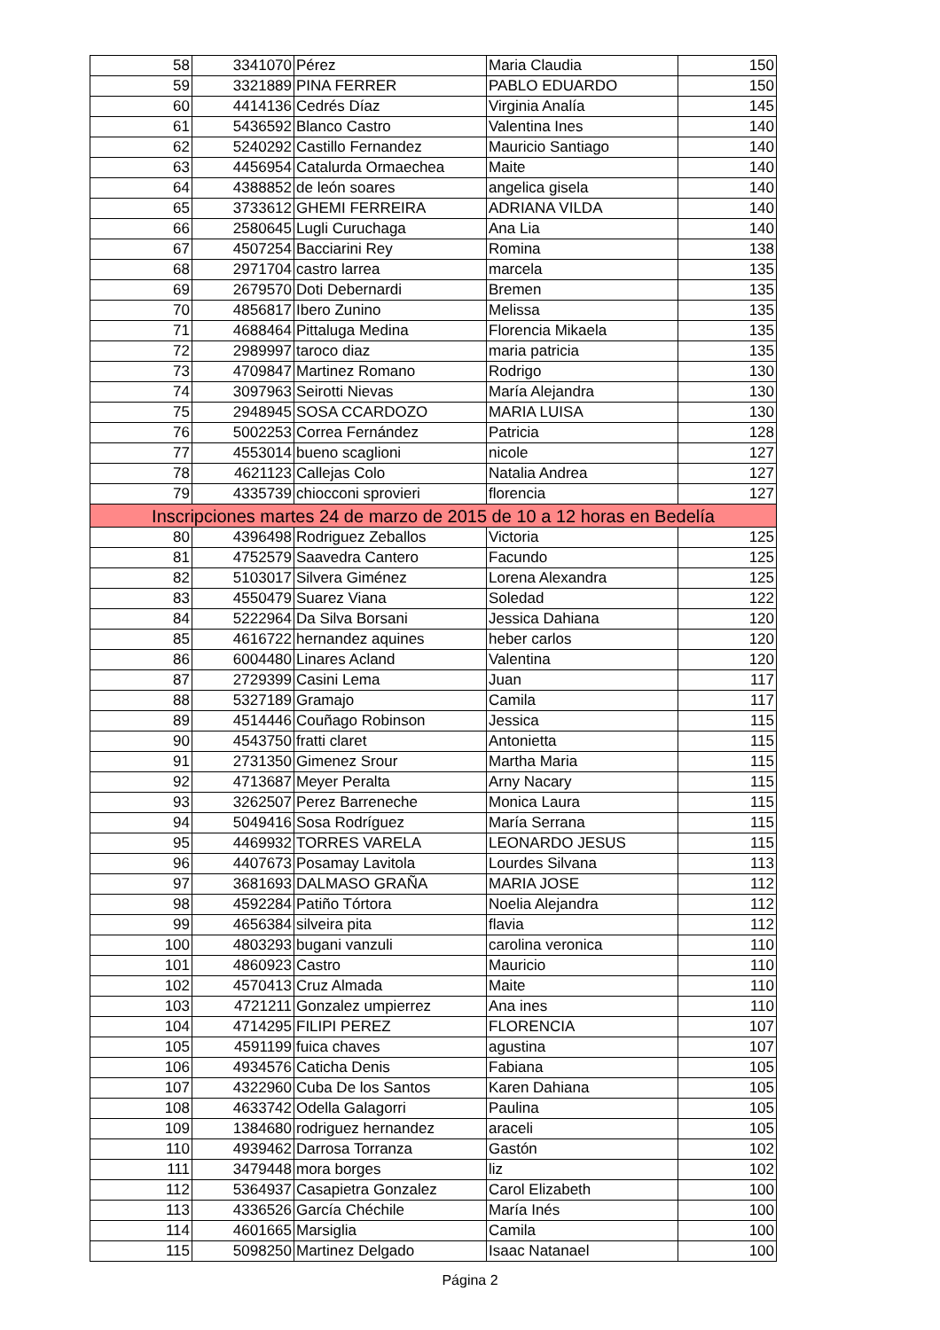| 58 | 3341070 | Pérez | Maria Claudia | 150 |
| 59 | 3321889 | PINA FERRER | PABLO EDUARDO | 150 |
| 60 | 4414136 | Cedrés Díaz | Virginia Analía | 145 |
| 61 | 5436592 | Blanco Castro | Valentina Ines | 140 |
| 62 | 5240292 | Castillo Fernandez | Mauricio Santiago | 140 |
| 63 | 4456954 | Catalurda Ormaechea | Maite | 140 |
| 64 | 4388852 | de león soares | angelica gisela | 140 |
| 65 | 3733612 | GHEMI FERREIRA | ADRIANA VILDA | 140 |
| 66 | 2580645 | Lugli Curuchaga | Ana Lia | 140 |
| 67 | 4507254 | Bacciarini Rey | Romina | 138 |
| 68 | 2971704 | castro larrea | marcela | 135 |
| 69 | 2679570 | Doti Debernardi | Bremen | 135 |
| 70 | 4856817 | Ibero Zunino | Melissa | 135 |
| 71 | 4688464 | Pittaluga Medina | Florencia Mikaela | 135 |
| 72 | 2989997 | taroco diaz | maria patricia | 135 |
| 73 | 4709847 | Martinez Romano | Rodrigo | 130 |
| 74 | 3097963 | Seirotti Nievas | María Alejandra | 130 |
| 75 | 2948945 | SOSA CCARDOZO | MARIA LUISA | 130 |
| 76 | 5002253 | Correa Fernández | Patricia | 128 |
| 77 | 4553014 | bueno scaglioni | nicole | 127 |
| 78 | 4621123 | Callejas Colo | Natalia Andrea | 127 |
| 79 | 4335739 | chiocconi sprovieri | florencia | 127 |
| Inscripciones martes 24 de marzo de 2015 de 10 a 12 horas en Bedelía | | | | |
| 80 | 4396498 | Rodriguez Zeballos | Victoria | 125 |
| 81 | 4752579 | Saavedra Cantero | Facundo | 125 |
| 82 | 5103017 | Silvera Giménez | Lorena Alexandra | 125 |
| 83 | 4550479 | Suarez Viana | Soledad | 122 |
| 84 | 5222964 | Da Silva Borsani | Jessica Dahiana | 120 |
| 85 | 4616722 | hernandez aquines | heber carlos | 120 |
| 86 | 6004480 | Linares Acland | Valentina | 120 |
| 87 | 2729399 | Casini Lema | Juan | 117 |
| 88 | 5327189 | Gramajo | Camila | 117 |
| 89 | 4514446 | Couñago Robinson | Jessica | 115 |
| 90 | 4543750 | fratti claret | Antonietta | 115 |
| 91 | 2731350 | Gimenez Srour | Martha Maria | 115 |
| 92 | 4713687 | Meyer Peralta | Arny Nacary | 115 |
| 93 | 3262507 | Perez Barreneche | Monica Laura | 115 |
| 94 | 5049416 | Sosa Rodríguez | María Serrana | 115 |
| 95 | 4469932 | TORRES VARELA | LEONARDO JESUS | 115 |
| 96 | 4407673 | Posamay Lavitola | Lourdes Silvana | 113 |
| 97 | 3681693 | DALMASO GRAÑA | MARIA JOSE | 112 |
| 98 | 4592284 | Patiño Tórtora | Noelia Alejandra | 112 |
| 99 | 4656384 | silveira pita | flavia | 112 |
| 100 | 4803293 | bugani vanzuli | carolina veronica | 110 |
| 101 | 4860923 | Castro | Mauricio | 110 |
| 102 | 4570413 | Cruz Almada | Maite | 110 |
| 103 | 4721211 | Gonzalez umpierrez | Ana ines | 110 |
| 104 | 4714295 | FILIPI PEREZ | FLORENCIA | 107 |
| 105 | 4591199 | fuica chaves | agustina | 107 |
| 106 | 4934576 | Caticha Denis | Fabiana | 105 |
| 107 | 4322960 | Cuba De los Santos | Karen Dahiana | 105 |
| 108 | 4633742 | Odella Galagorri | Paulina | 105 |
| 109 | 1384680 | rodriguez hernandez | araceli | 105 |
| 110 | 4939462 | Darrosa Torranza | Gastón | 102 |
| 111 | 3479448 | mora borges | liz | 102 |
| 112 | 5364937 | Casapietra Gonzalez | Carol Elizabeth | 100 |
| 113 | 4336526 | García Chéchile | María Inés | 100 |
| 114 | 4601665 | Marsiglia | Camila | 100 |
| 115 | 5098250 | Martinez Delgado | Isaac Natanael | 100 |
Página 2